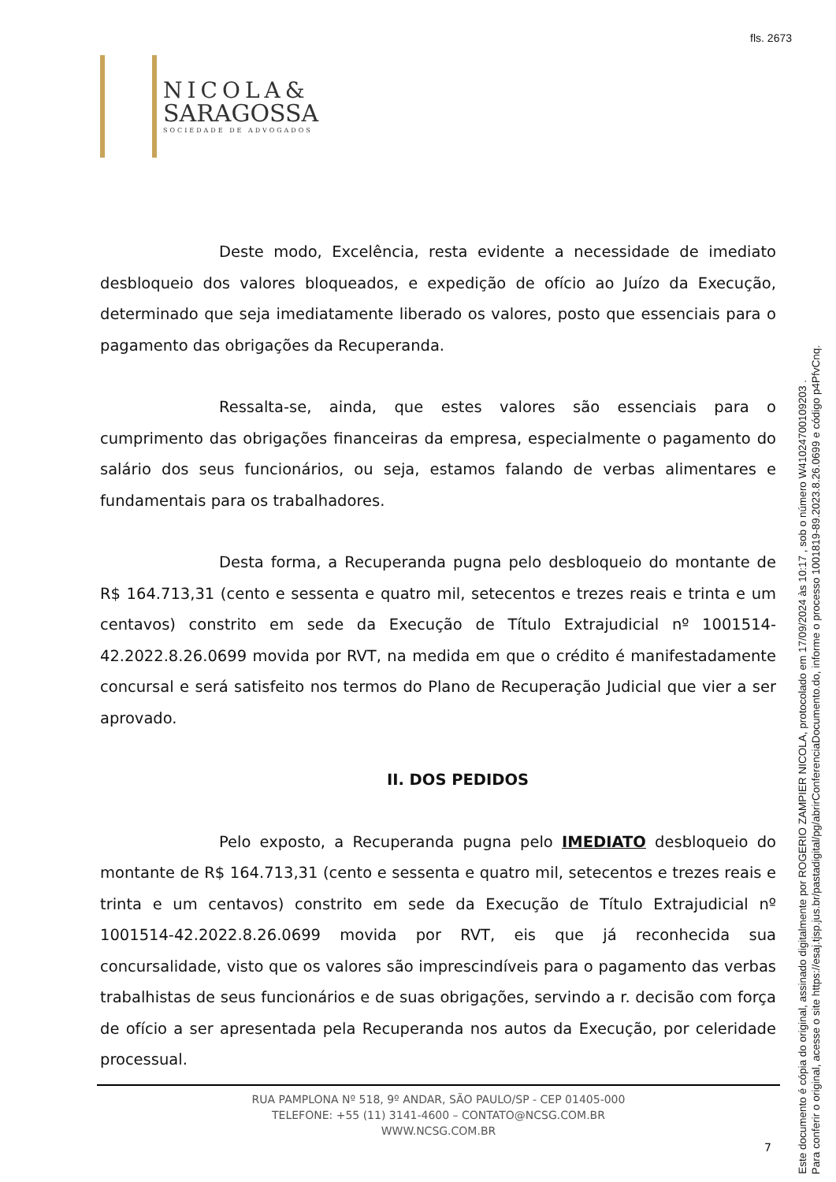fls. 2673
NICOLA&
SARAGOSSA
SOCIEDADE DE ADVOGADOS
Deste modo, Excelência, resta evidente a necessidade de imediato desbloqueio dos valores bloqueados, e expedição de ofício ao Juízo da Execução, determinado que seja imediatamente liberado os valores, posto que essenciais para o pagamento das obrigações da Recuperanda.
Ressalta-se, ainda, que estes valores são essenciais para o cumprimento das obrigações financeiras da empresa, especialmente o pagamento do salário dos seus funcionários, ou seja, estamos falando de verbas alimentares e fundamentais para os trabalhadores.
Desta forma, a Recuperanda pugna pelo desbloqueio do montante de R$ 164.713,31 (cento e sessenta e quatro mil, setecentos e trezes reais e trinta e um centavos) constrito em sede da Execução de Título Extrajudicial nº 1001514-42.2022.8.26.0699 movida por RVT, na medida em que o crédito é manifestadamente concursal e será satisfeito nos termos do Plano de Recuperação Judicial que vier a ser aprovado.
II. DOS PEDIDOS
Pelo exposto, a Recuperanda pugna pelo IMEDIATO desbloqueio do montante de R$ 164.713,31 (cento e sessenta e quatro mil, setecentos e trezes reais e trinta e um centavos) constrito em sede da Execução de Título Extrajudicial nº 1001514-42.2022.8.26.0699 movida por RVT, eis que já reconhecida sua concursalidade, visto que os valores são imprescindíveis para o pagamento das verbas trabalhistas de seus funcionários e de suas obrigações, servindo a r. decisão com força de ofício a ser apresentada pela Recuperanda nos autos da Execução, por celeridade processual.
RUA PAMPLONA Nº 518, 9º ANDAR, SÃO PAULO/SP - CEP 01405-000
TELEFONE: +55 (11) 3141-4600 – CONTATO@NCSG.COM.BR
WWW.NCSG.COM.BR
7
Este documento é cópia do original, assinado digitalmente por ROGERIO ZAMPIER NICOLA, protocolado em 17/09/2024 às 10:17 , sob o número W41024700109203 .
Para conferir o original, acesse o site https://esaj.tjsp.jus.br/pastadigital/pg/abrirConferenciaDocumento.do, informe o processo 1001819-89.2023.8.26.0699 e código p4PfvCnq.